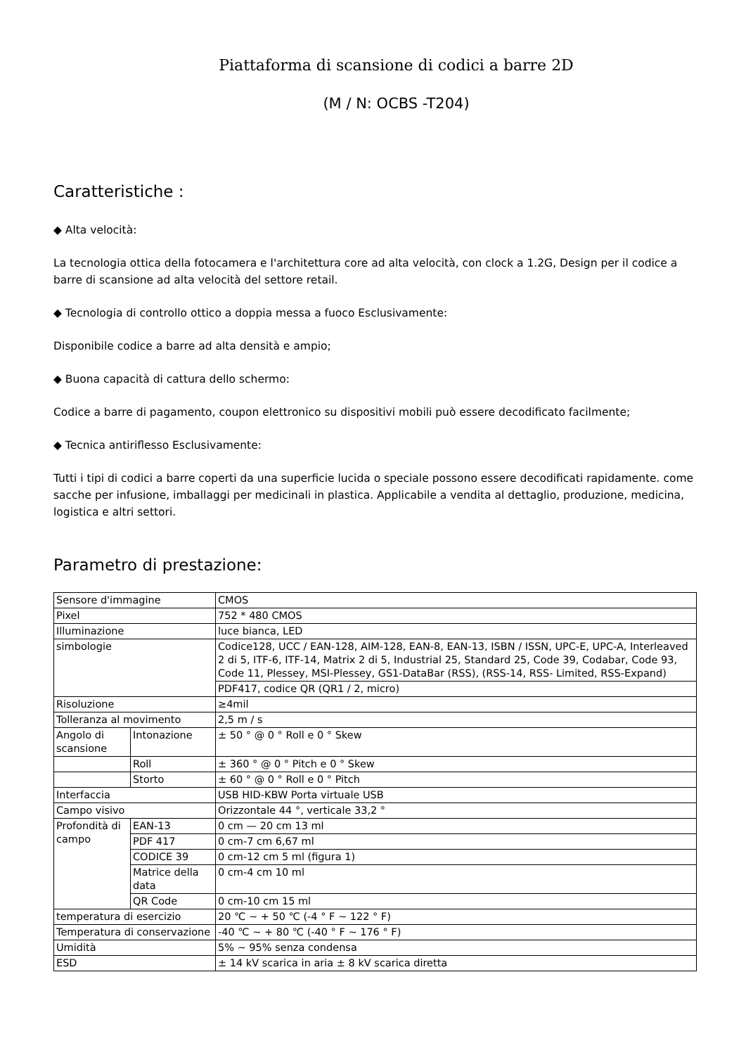Piattaforma di scansione di codici a barre 2D
(M / N: OCBS -T204)
Caratteristiche :
◆ Alta velocità:
La tecnologia ottica della fotocamera e l'architettura core ad alta velocità, con clock a 1.2G, Design per il codice a barre di scansione ad alta velocità del settore retail.
◆ Tecnologia di controllo ottico a doppia messa a fuoco Esclusivamente:
Disponibile codice a barre ad alta densità e ampio;
◆ Buona capacità di cattura dello schermo:
Codice a barre di pagamento, coupon elettronico su dispositivi mobili può essere decodificato facilmente;
◆ Tecnica antiriflesso Esclusivamente:
Tutti i tipi di codici a barre coperti da una superficie lucida o speciale possono essere decodificati rapidamente. come sacche per infusione, imballaggi per medicinali in plastica. Applicabile a vendita al dettaglio, produzione, medicina, logistica e altri settori.
Parametro di prestazione:
| Sensore d'immagine | | CMOS |
| Pixel | | 752 * 480 CMOS |
| Illuminazione | | luce bianca, LED |
| simbologie | | Codice128, UCC / EAN-128, AIM-128, EAN-8, EAN-13, ISBN / ISSN, UPC-E, UPC-A, Interleaved 2 di 5, ITF-6, ITF-14, Matrix 2 di 5, Industrial 25, Standard 25, Code 39, Codabar, Code 93, Code 11, Plessey, MSI-Plessey, GS1-DataBar (RSS), (RSS-14, RSS- Limited, RSS-Expand) |
| | | PDF417, codice QR (QR1 / 2, micro) |
| Risoluzione | | ≥4mil |
| Tolleranza al movimento | | 2,5 m / s |
| Angolo di scansione | Intonazione | ± 50 ° @ 0 ° Roll e 0 ° Skew |
| | Roll | ± 360 ° @ 0 ° Pitch e 0 ° Skew |
| | Storto | ± 60 ° @ 0 ° Roll e 0 ° Pitch |
| Interfaccia | | USB HID-KBW Porta virtuale USB |
| Campo visivo | | Orizzontale 44 °, verticale 33,2 ° |
| Profondità di campo | EAN-13 | 0 cm — 20 cm 13 ml |
| | PDF 417 | 0 cm-7 cm 6,67 ml |
| | CODICE 39 | 0 cm-12 cm 5 ml (figura 1) |
| | Matrice della data | 0 cm-4 cm 10 ml |
| | QR Code | 0 cm-10 cm 15 ml |
| temperatura di esercizio | | 20 ℃ ~ + 50 ℃ (-4 ° F ~ 122 ° F) |
| Temperatura di conservazione | | -40 ℃ ~ + 80 ℃ (-40 ° F ~ 176 ° F) |
| Umidità | | 5% ~ 95% senza condensa |
| ESD | | ± 14 kV scarica in aria ± 8 kV scarica diretta |